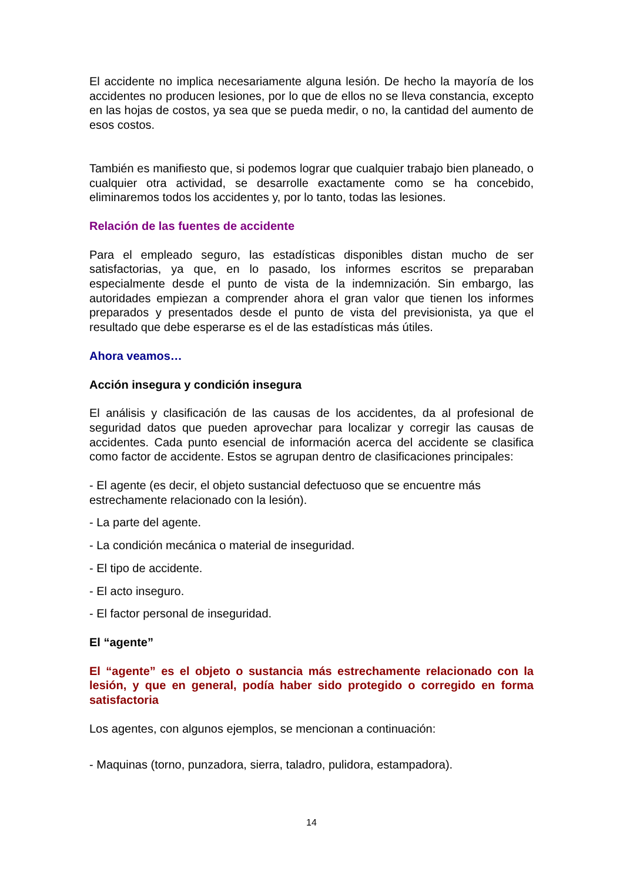El accidente no implica necesariamente alguna lesión. De hecho la mayoría de los accidentes no producen lesiones, por lo que de ellos no se lleva constancia, excepto en las hojas de costos, ya sea que se pueda medir, o no, la cantidad del aumento de esos costos.
También es manifiesto que, si podemos lograr que cualquier trabajo bien planeado, o cualquier otra actividad, se desarrolle exactamente como se ha concebido, eliminaremos todos los accidentes y, por lo tanto, todas las lesiones.
Relación de las fuentes de accidente
Para el empleado seguro, las estadísticas disponibles distan mucho de ser satisfactorias, ya que, en lo pasado, los informes escritos se preparaban especialmente desde el punto de vista de la indemnización. Sin embargo, las autoridades empiezan a comprender ahora el gran valor que tienen los informes preparados y presentados desde el punto de vista del previsionista, ya que el resultado que debe esperarse es el de las estadísticas más útiles.
Ahora veamos…
Acción insegura y condición insegura
El análisis y clasificación de las causas de los accidentes, da al profesional de seguridad datos que pueden aprovechar para localizar y corregir las causas de accidentes. Cada punto esencial de información acerca del accidente se clasifica como factor de accidente. Estos se agrupan dentro de clasificaciones principales:
- El agente (es decir, el objeto sustancial defectuoso que se encuentre más estrechamente relacionado con la lesión).
- La parte del agente.
- La condición mecánica o material de inseguridad.
- El tipo de accidente.
- El acto inseguro.
- El factor personal de inseguridad.
El “agente”
El “agente” es el objeto o sustancia más estrechamente relacionado con la lesión, y que en general, podía haber sido protegido o corregido en forma satisfactoria
Los agentes, con algunos ejemplos, se mencionan a continuación:
- Maquinas (torno, punzadora, sierra, taladro, pulidora, estampadora).
14
C.E.N.S. N° 364